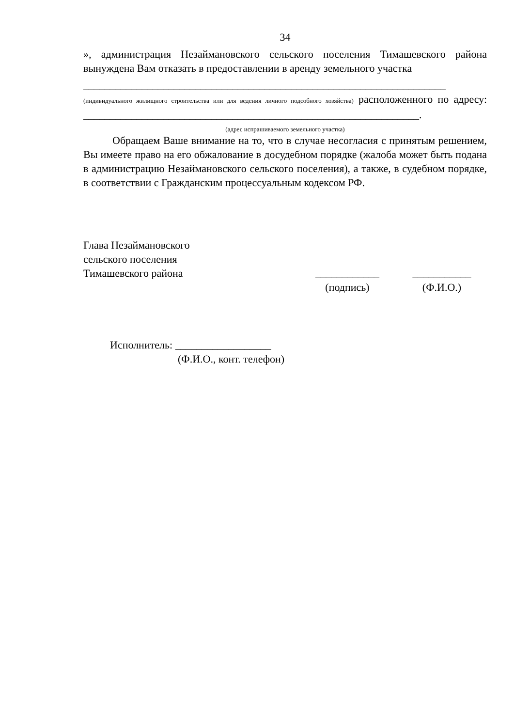34
», администрация Незаймановского сельского поселения Тимашевского района вынуждена Вам отказать в предоставлении в аренду земельного участка
____________________________________________________________________ (индивидуального жилищного строительства или для ведения личного подсобного хозяйства) расположенного по адресу: _______________________________________________________________.
(адрес испрашиваемого земельного участка)
Обращаем Ваше внимание на то, что в случае несогласия с принятым решением, Вы имеете право на его обжалование в досудебном порядке (жалоба может быть подана в администрацию Незаймановского сельского поселения), а также, в судебном порядке, в соответствии с Гражданским процессуальным кодексом РФ.
Глава Незаймановского
сельского поселения
Тимашевского района
____________
(подпись)
___________
(Ф.И.О.)
Исполнитель: __________________
(Ф.И.О., конт. телефон)